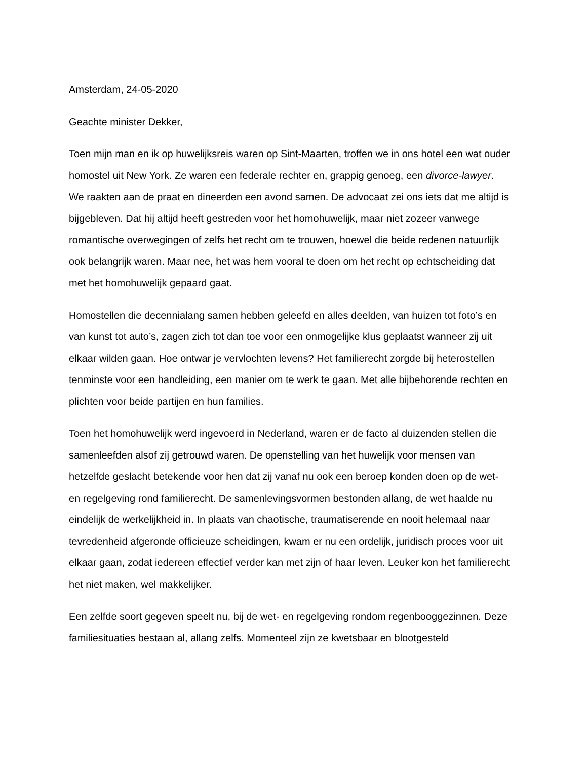Amsterdam, 24-05-2020
Geachte minister Dekker,
Toen mijn man en ik op huwelijksreis waren op Sint-Maarten, troffen we in ons hotel een wat ouder homostel uit New York. Ze waren een federale rechter en, grappig genoeg, een divorce-lawyer. We raakten aan de praat en dineerden een avond samen. De advocaat zei ons iets dat me altijd is bijgebleven. Dat hij altijd heeft gestreden voor het homohuwelijk, maar niet zozeer vanwege romantische overwegingen of zelfs het recht om te trouwen, hoewel die beide redenen natuurlijk ook belangrijk waren. Maar nee, het was hem vooral te doen om het recht op echtscheiding dat met het homohuwelijk gepaard gaat.
Homostellen die decennialang samen hebben geleefd en alles deelden, van huizen tot foto’s en van kunst tot auto’s, zagen zich tot dan toe voor een onmogelijke klus geplaatst wanneer zij uit elkaar wilden gaan. Hoe ontwar je vervlochten levens? Het familierecht zorgde bij heterostellen tenminste voor een handleiding, een manier om te werk te gaan. Met alle bijbehorende rechten en plichten voor beide partijen en hun families.
Toen het homohuwelijk werd ingevoerd in Nederland, waren er de facto al duizenden stellen die samenleefden alsof zij getrouwd waren. De openstelling van het huwelijk voor mensen van hetzelfde geslacht betekende voor hen dat zij vanaf nu ook een beroep konden doen op de wet- en regelgeving rond familierecht. De samenlevingsvormen bestonden allang, de wet haalde nu eindelijk de werkelijkheid in. In plaats van chaotische, traumatiserende en nooit helemaal naar tevredenheid afgeronde officieuze scheidingen, kwam er nu een ordelijk, juridisch proces voor uit elkaar gaan, zodat iedereen effectief verder kan met zijn of haar leven. Leuker kon het familierecht het niet maken, wel makkelijker.
Een zelfde soort gegeven speelt nu, bij de wet- en regelgeving rondom regenbooggezinnen. Deze familiesituaties bestaan al, allang zelfs. Momenteel zijn ze kwetsbaar en blootgesteld